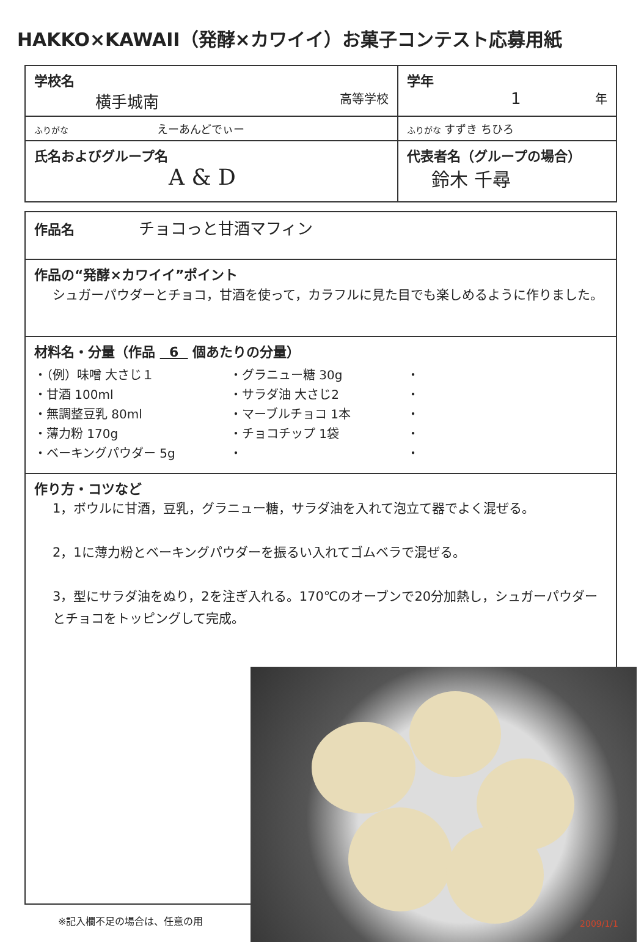HAKKO×KAWAII（発酵×カワイイ）お菓子コンテスト応募用紙
| 学校名 横手城南 高等学校 | 学年 1 年 |
| ふりがな えーあんどでぃー | ふりがな すずき ちひろ |
| 氏名およびグループ名 A & D | 代表者名（グループの場合） 鈴木 千尋 |
| 作品名 チョコっと甘酒マフィン |
| 作品の“発酵×カワイイ”ポイント シュガーパウダーとチョコ，甘酒を使って，カラフルに見た目でも楽しめるように作りました。 |
| 材料名・分量（作品 6 個あたりの分量） ・（例）味噌 大さじ１ ・甘酒 100ml ・無調整豆乳 80ml ・薄力粉 170g ・ベーキングパウダー 5g ・グラニュー糖 30g ・サラダ油 大さじ2 ・マーブルチョコ 1本 ・チョコチップ 1袋 ・ ・ ・ ・ ・ ・ |
| 作り方・コツなど 1，ボウルに甘酒，豆乳，グラニュー糖，サラダ油を入れて泡立て器でよく混ぜる。 2，1に薄力粉とベーキングパウダーを振るい入れてゴムベラで混ぜる。 3，型にサラダ油をぬり，2を注ぎ入れる。170℃のオーブンで20分加熱し，シュガーパウダーとチョコをトッピングして完成。 |
※記入欄不足の場合は、任意の用
2009/1/1